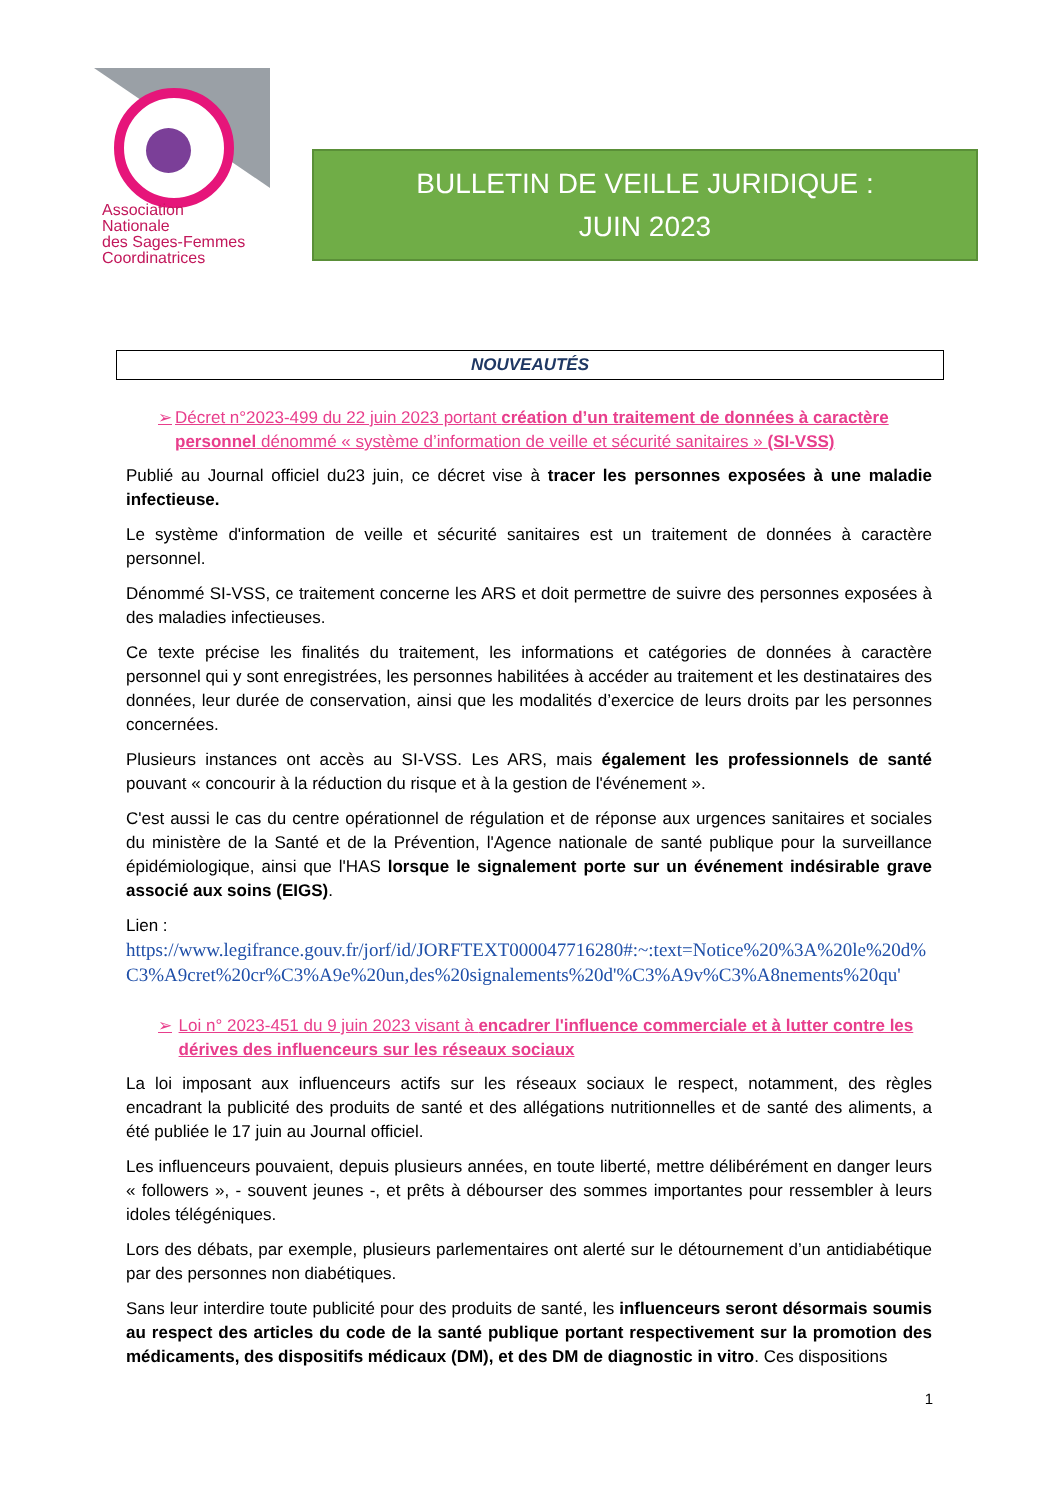Association
Nationale
des Sages-Femmes
Coordinatrices
BULLETIN DE VEILLE JURIDIQUE :
JUIN 2023
NOUVEAUTÉS
➢ Décret n°2023-499 du 22 juin 2023 portant création d’un traitement de données à caractère personnel dénommé « système d’information de veille et sécurité sanitaires » (SI-VSS)
Publié au Journal officiel du23 juin, ce décret vise à tracer les personnes exposées à une maladie infectieuse.
Le système d'information de veille et sécurité sanitaires est un traitement de données à caractère personnel.
Dénommé SI-VSS, ce traitement concerne les ARS et doit permettre de suivre des personnes exposées à des maladies infectieuses.
Ce texte précise les finalités du traitement, les informations et catégories de données à caractère personnel qui y sont enregistrées, les personnes habilitées à accéder au traitement et les destinataires des données, leur durée de conservation, ainsi que les modalités d’exercice de leurs droits par les personnes concernées.
Plusieurs instances ont accès au SI-VSS. Les ARS, mais également les professionnels de santé pouvant « concourir à la réduction du risque et à la gestion de l'événement ».
C'est aussi le cas du centre opérationnel de régulation et de réponse aux urgences sanitaires et sociales du ministère de la Santé et de la Prévention, l'Agence nationale de santé publique pour la surveillance épidémiologique, ainsi que l'HAS lorsque le signalement porte sur un événement indésirable grave associé aux soins (EIGS).
Lien :
https://www.legifrance.gouv.fr/jorf/id/JORFTEXT000047716280#:~:text=Notice%20%3A%20le%20d%C3%A9cret%20cr%C3%A9e%20un,des%20signalements%20d'%C3%A9v%C3%A8nements%20qu'
➢ Loi n° 2023-451 du 9 juin 2023 visant à encadrer l'influence commerciale et à lutter contre les dérives des influenceurs sur les réseaux sociaux
La loi imposant aux influenceurs actifs sur les réseaux sociaux le respect, notamment, des règles encadrant la publicité des produits de santé et des allégations nutritionnelles et de santé des aliments, a été publiée le 17 juin au Journal officiel.
Les influenceurs pouvaient, depuis plusieurs années, en toute liberté, mettre délibérément en danger leurs « followers », - souvent jeunes -, et prêts à débourser des sommes importantes pour ressembler à leurs idoles télégéniques.
Lors des débats, par exemple, plusieurs parlementaires ont alerté sur le détournement d’un antidiabétique par des personnes non diabétiques.
Sans leur interdire toute publicité pour des produits de santé, les influenceurs seront désormais soumis au respect des articles du code de la santé publique portant respectivement sur la promotion des médicaments, des dispositifs médicaux (DM), et des DM de diagnostic in vitro. Ces dispositions
1